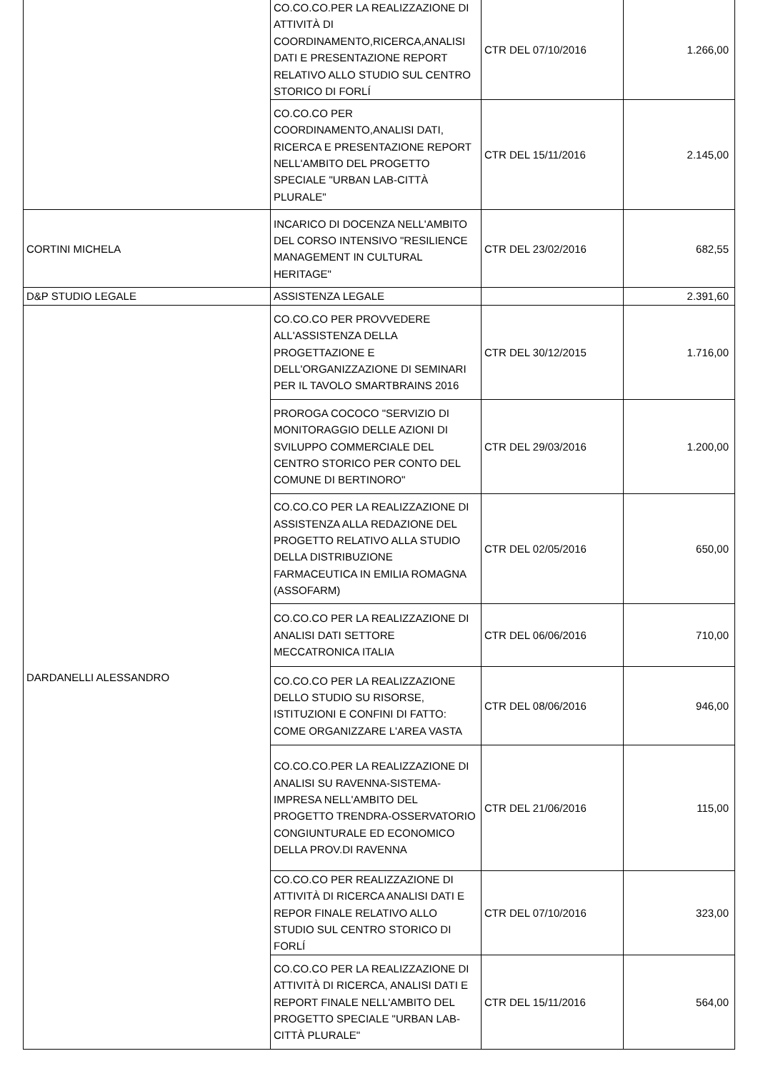| | CO.CO.CO.PER LA REALIZZAZIONE DI ATTIVITÀ DI COORDINAMENTO,RICERCA,ANALISI DATI E PRESENTAZIONE REPORT RELATIVO ALLO STUDIO SUL CENTRO STORICO DI FORLÍ | CTR DEL 07/10/2016 | 1.266,00 |
| | CO.CO.CO PER COORDINAMENTO,ANALISI DATI, RICERCA E PRESENTAZIONE REPORT NELL'AMBITO DEL PROGETTO SPECIALE "URBAN LAB-CITTÀ PLURALE" | CTR DEL 15/11/2016 | 2.145,00 |
| CORTINI MICHELA | INCARICO DI DOCENZA NELL'AMBITO DEL CORSO INTENSIVO "RESILIENCE MANAGEMENT IN CULTURAL HERITAGE" | CTR DEL 23/02/2016 | 682,55 |
| D&P STUDIO LEGALE | ASSISTENZA LEGALE | | 2.391,60 |
| DARDANELLI ALESSANDRO | CO.CO.CO PER PROVVEDERE ALL'ASSISTENZA DELLA PROGETTAZIONE E DELL'ORGANIZZAZIONE DI SEMINARI PER IL TAVOLO SMARTBRAINS 2016 | CTR DEL 30/12/2015 | 1.716,00 |
| | PROROGA COCOCO "SERVIZIO DI MONITORAGGIO DELLE AZIONI DI SVILUPPO COMMERCIALE DEL CENTRO STORICO PER CONTO DEL COMUNE DI BERTINORO" | CTR DEL 29/03/2016 | 1.200,00 |
| | CO.CO.CO PER LA REALIZZAZIONE DI ASSISTENZA ALLA REDAZIONE DEL PROGETTO RELATIVO ALLA STUDIO DELLA DISTRIBUZIONE FARMACEUTICA IN EMILIA ROMAGNA (ASSOFARM) | CTR DEL 02/05/2016 | 650,00 |
| | CO.CO.CO PER LA REALIZZAZIONE DI ANALISI DATI SETTORE MECCATRONICA ITALIA | CTR DEL 06/06/2016 | 710,00 |
| | CO.CO.CO PER LA REALIZZAZIONE DELLO STUDIO SU RISORSE, ISTITUZIONI E CONFINI DI FATTO: COME ORGANIZZARE L'AREA VASTA | CTR DEL 08/06/2016 | 946,00 |
| | CO.CO.CO.PER LA REALIZZAZIONE DI ANALISI SU RAVENNA-SISTEMA-IMPRESA NELL'AMBITO DEL PROGETTO TRENDRA-OSSERVATORIO CONGIUNTURALE ED ECONOMICO DELLA PROV.DI RAVENNA | CTR DEL 21/06/2016 | 115,00 |
| | CO.CO.CO PER REALIZZAZIONE DI ATTIVITÀ DI RICERCA ANALISI DATI E REPOR FINALE RELATIVO ALLO STUDIO SUL CENTRO STORICO DI FORLÍ | CTR DEL 07/10/2016 | 323,00 |
| | CO.CO.CO PER LA REALIZZAZIONE DI ATTIVITÀ DI RICERCA, ANALISI DATI E REPORT FINALE NELL'AMBITO DEL PROGETTO SPECIALE "URBAN LAB-CITTÀ PLURALE" | CTR DEL 15/11/2016 | 564,00 |